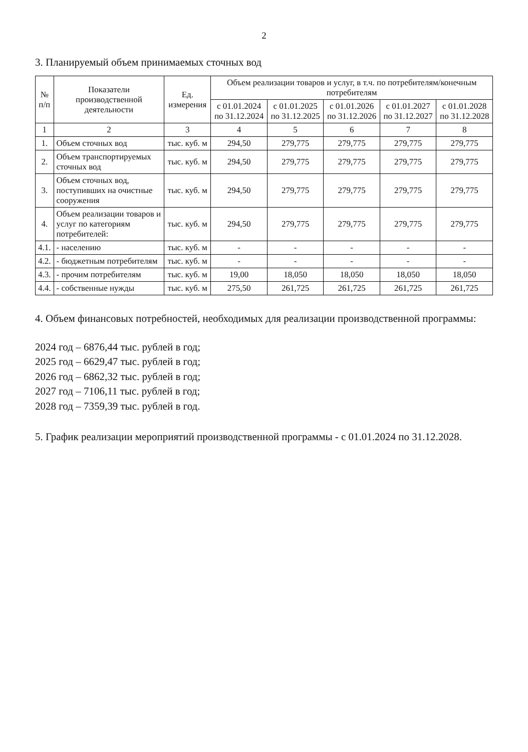2
3. Планируемый объем принимаемых сточных вод
| № п/п | Показатели производственной деятельности | Ед. измерения | Объем реализации товаров и услуг, в т.ч. по потребителям/конечным потребителям | | | | |
| --- | --- | --- | --- | --- | --- | --- | --- |
| | | | с 01.01.2024 по 31.12.2024 | с 01.01.2025 по 31.12.2025 | с 01.01.2026 по 31.12.2026 | с 01.01.2027 по 31.12.2027 | с 01.01.2028 по 31.12.2028 |
| 1 | 2 | 3 | 4 | 5 | 6 | 7 | 8 |
| 1. | Объем сточных вод | тыс. куб. м | 294,50 | 279,775 | 279,775 | 279,775 | 279,775 |
| 2. | Объем транспортируемых сточных вод | тыс. куб. м | 294,50 | 279,775 | 279,775 | 279,775 | 279,775 |
| 3. | Объем сточных вод, поступивших на очистные сооружения | тыс. куб. м | 294,50 | 279,775 | 279,775 | 279,775 | 279,775 |
| 4. | Объем реализации товаров и услуг по категориям потребителей: | тыс. куб. м | 294,50 | 279,775 | 279,775 | 279,775 | 279,775 |
| 4.1. | - населению | тыс. куб. м | - | - | - | - | - |
| 4.2. | - бюджетным потребителям | тыс. куб. м | - | - | - | - | - |
| 4.3. | - прочим потребителям | тыс. куб. м | 19,00 | 18,050 | 18,050 | 18,050 | 18,050 |
| 4.4. | - собственные нужды | тыс. куб. м | 275,50 | 261,725 | 261,725 | 261,725 | 261,725 |
4. Объем финансовых потребностей, необходимых для реализации производственной программы:
2024 год – 6876,44 тыс. рублей в год;
2025 год – 6629,47 тыс. рублей в год;
2026 год – 6862,32 тыс. рублей в год;
2027 год – 7106,11 тыс. рублей в год;
2028 год – 7359,39 тыс. рублей в год.
5. График реализации мероприятий производственной программы - с 01.01.2024 по 31.12.2028.